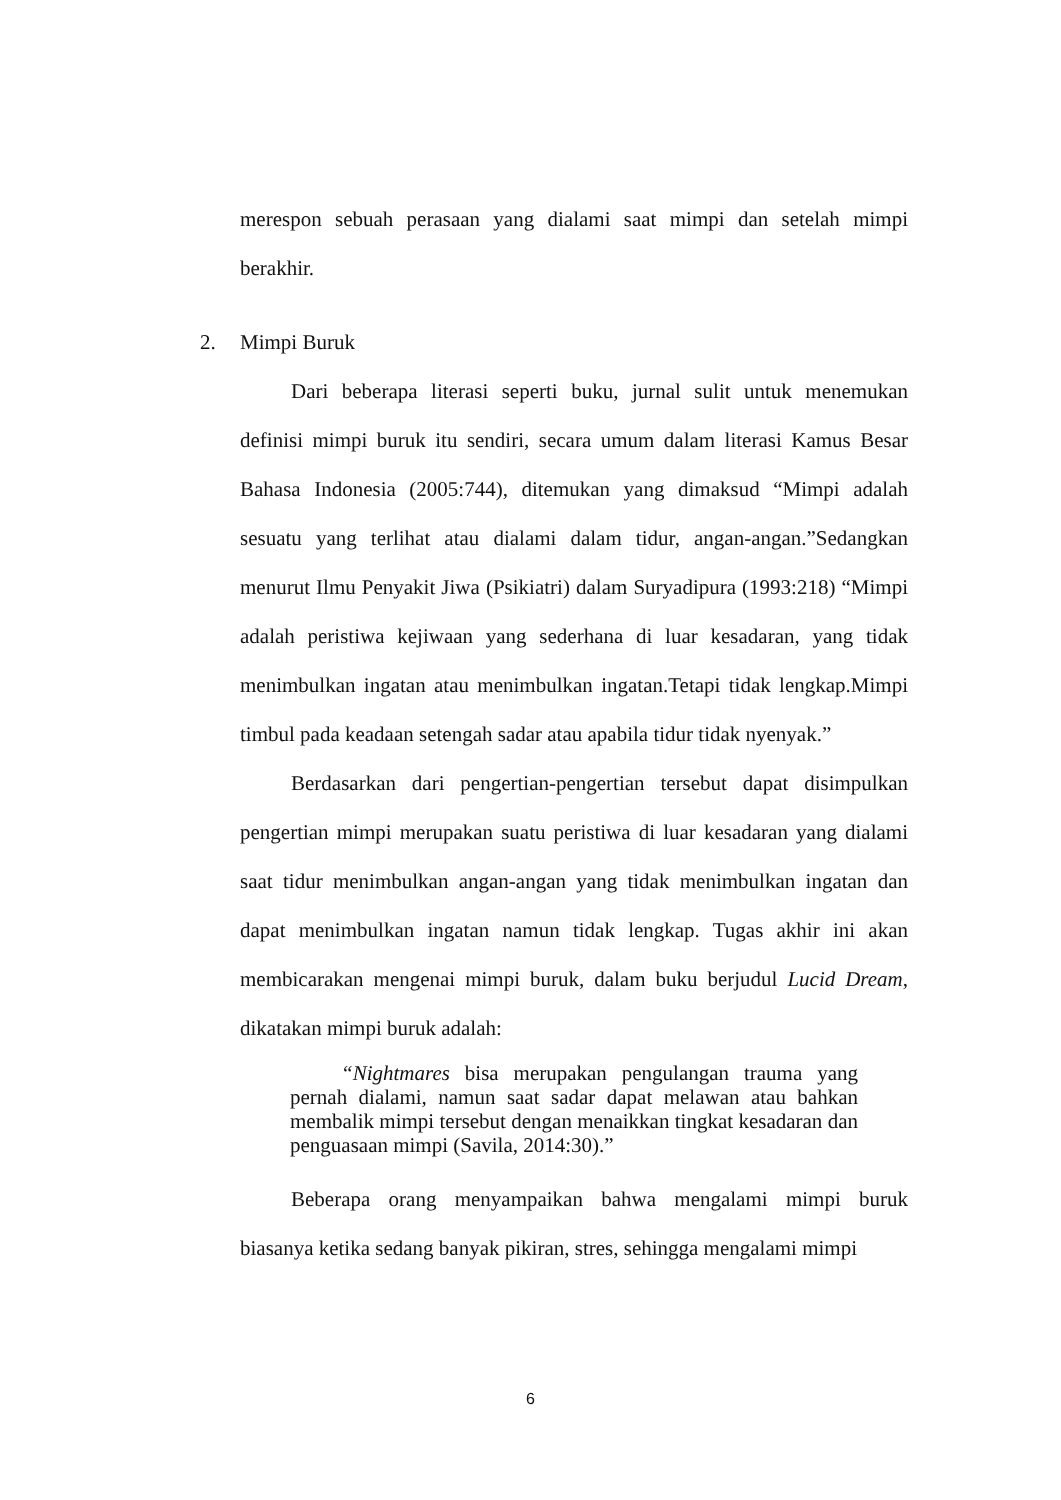merespon sebuah perasaan yang dialami saat mimpi dan setelah mimpi berakhir.
2. Mimpi Buruk
Dari beberapa literasi seperti buku, jurnal sulit untuk menemukan definisi mimpi buruk itu sendiri, secara umum dalam literasi Kamus Besar Bahasa Indonesia (2005:744), ditemukan yang dimaksud “Mimpi adalah sesuatu yang terlihat atau dialami dalam tidur, angan-angan.”Sedangkan menurut Ilmu Penyakit Jiwa (Psikiatri) dalam Suryadipura (1993:218) “Mimpi adalah peristiwa kejiwaan yang sederhana di luar kesadaran, yang tidak menimbulkan ingatan atau menimbulkan ingatan.Tetapi tidak lengkap.Mimpi timbul pada keadaan setengah sadar atau apabila tidur tidak nyenyak.”
Berdasarkan dari pengertian-pengertian tersebut dapat disimpulkan pengertian mimpi merupakan suatu peristiwa di luar kesadaran yang dialami saat tidur menimbulkan angan-angan yang tidak menimbulkan ingatan dan dapat menimbulkan ingatan namun tidak lengkap. Tugas akhir ini akan membicarakan mengenai mimpi buruk, dalam buku berjudul Lucid Dream, dikatakan mimpi buruk adalah:
“Nightmares bisa merupakan pengulangan trauma yang pernah dialami, namun saat sadar dapat melawan atau bahkan membalik mimpi tersebut dengan menaikkan tingkat kesadaran dan penguasaan mimpi (Savila, 2014:30).”
Beberapa orang menyampaikan bahwa mengalami mimpi buruk biasanya ketika sedang banyak pikiran, stres, sehingga mengalami mimpi
6